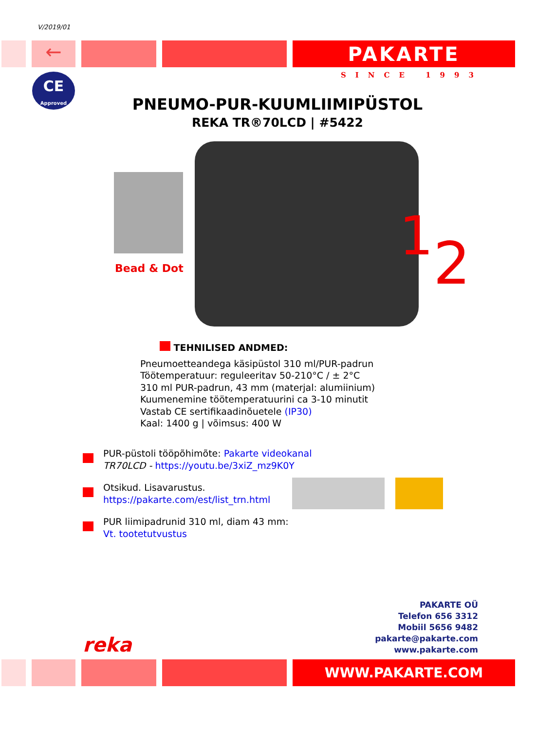V/2019/01
← PAKARTE
SINCE 1993
CE
Approved
PNEUMO-PUR-KUUMLIIMIPÜSTOL
REKA TR®70LCD | #5422
12
Bead & Dot
TEHNILISED ANDMED:
Pneumoetteandega käsipüstol 310 ml/PUR-padrun
Töötemperatuur: reguleeritav 50-210°C / ± 2°C
310 ml PUR-padrun, 43 mm (materjal: alumiinium)
Kuumenemine töötemperatuurini ca 3-10 minutit
Vastab CE sertifikaadinõuetele (IP30)
Kaal: 1400 g | võimsus: 400 W
PUR-püstoli tööpõhimõte: Pakarte videokanal
TR70LCD - https://youtu.be/3xiZ_mz9K0Y
Otsikud. Lisavarustus.
https://pakarte.com/est/list_trn.html
PUR liimipadrunid 310 ml, diam 43 mm:
Vt. tootetutvustus
PAKARTE OÜ
Telefon 656 3312
Mobiil 5656 9482
pakarte@pakarte.com
www.pakarte.com
reka
WWW.PAKARTE.COM